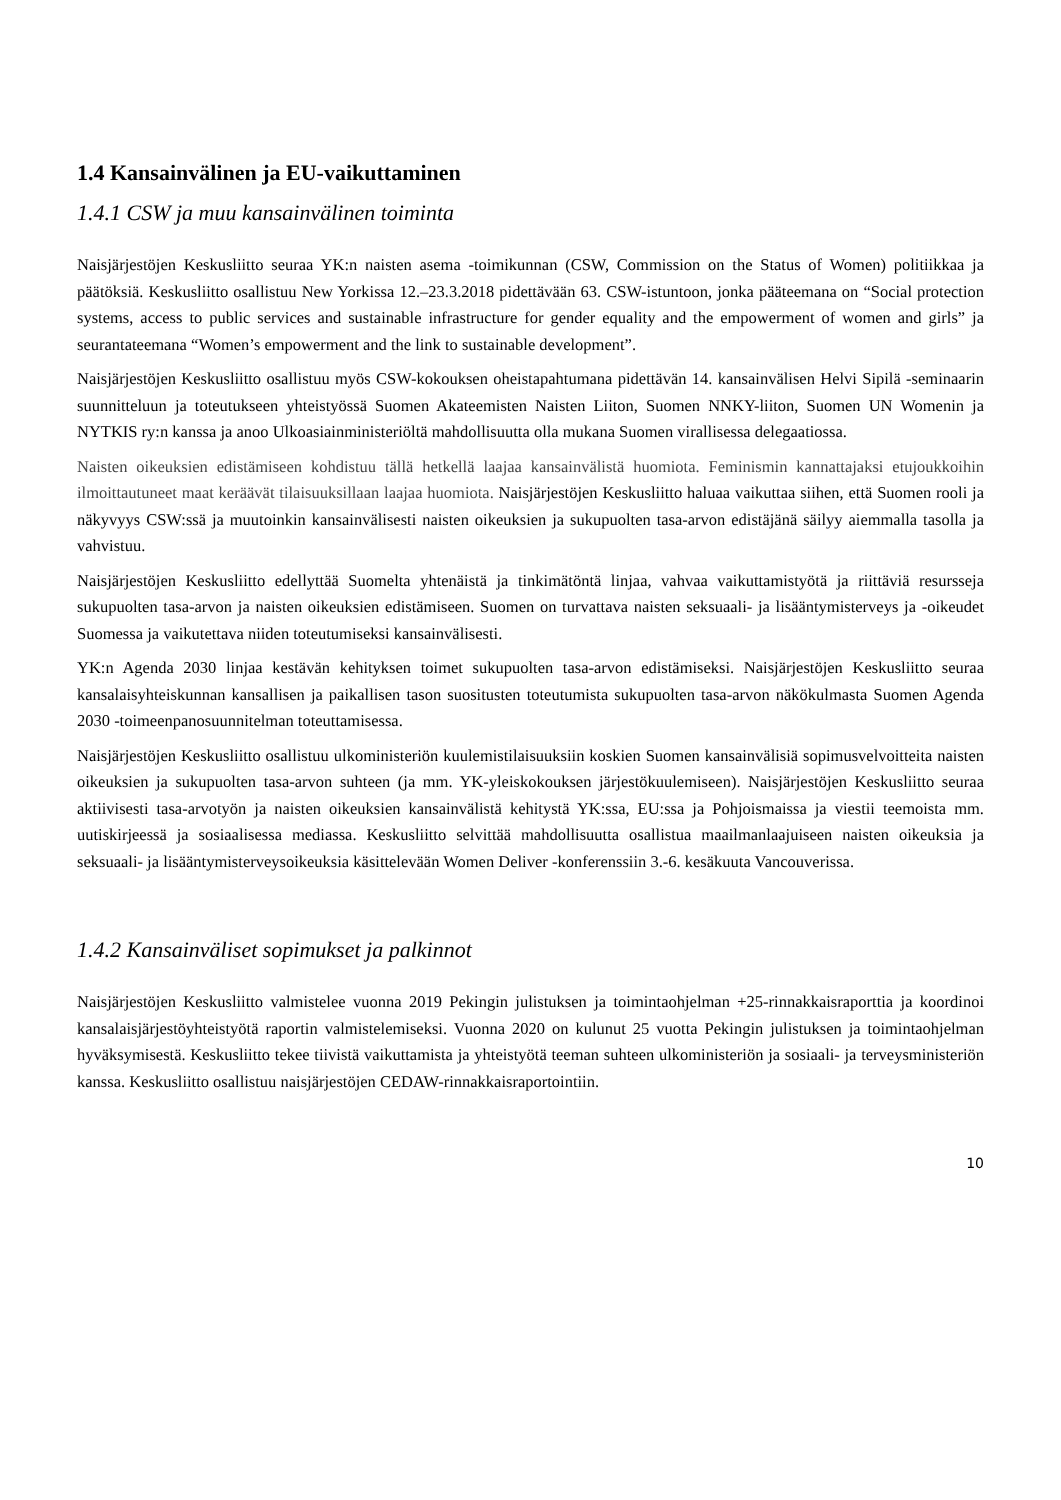1.4 Kansainvälinen ja EU-vaikuttaminen
1.4.1 CSW ja muu kansainvälinen toiminta
Naisjärjestöjen Keskusliitto seuraa YK:n naisten asema -toimikunnan (CSW, Commission on the Status of Women) politiikkaa ja päätöksiä. Keskusliitto osallistuu New Yorkissa 12.–23.3.2018 pidettävään 63. CSW-istuntoon, jonka pääteemana on “Social protection systems, access to public services and sustainable infrastructure for gender equality and the empowerment of women and girls” ja seurantateemana “Women’s empowerment and the link to sustainable development”.
Naisjärjestöjen Keskusliitto osallistuu myös CSW-kokouksen oheistapahtumana pidettävän 14. kansainvälisen Helvi Sipilä -seminaarin suunnitteluun ja toteutukseen yhteistyössä Suomen Akateemisten Naisten Liiton, Suomen NNKY-liiton, Suomen UN Womenin ja NYTKIS ry:n kanssa ja anoo Ulkoasiainministeriöltä mahdollisuutta olla mukana Suomen virallisessa delegaatiossa.
Naisten oikeuksien edistämiseen kohdistuu tällä hetkellä laajaa kansainvälistä huomiota. Feminismin kannattajaksi etujoukkoihin ilmoittautuneet maat keräävät tilaisuuksillaan laajaa huomiota. Naisjärjestöjen Keskusliitto haluaa vaikuttaa siihen, että Suomen rooli ja näkyvyys CSW:ssä ja muutoinkin kansainvälisesti naisten oikeuksien ja sukupuolten tasa-arvon edistäjänä säilyy aiemmalla tasolla ja vahvistuu.
Naisjärjestöjen Keskusliitto edellyttää Suomelta yhtenäistä ja tinkimätöntä linjaa, vahvaa vaikuttamistyötä ja riittäviä resursseja sukupuolten tasa-arvon ja naisten oikeuksien edistämiseen. Suomen on turvattava naisten seksuaali- ja lisääntymisterveys ja -oikeudet Suomessa ja vaikutettava niiden toteutumiseksi kansainvälisesti.
YK:n Agenda 2030 linjaa kestävän kehityksen toimet sukupuolten tasa-arvon edistämiseksi. Naisjärjestöjen Keskusliitto seuraa kansalaisyhteiskunnan kansallisen ja paikallisen tason suositusten toteutumista sukupuolten tasa-arvon näkökulmasta Suomen Agenda 2030 -toimeenpanosuunnitelman toteuttamisessa.
Naisjärjestöjen Keskusliitto osallistuu ulkoministeriön kuulemistilaisuuksiin koskien Suomen kansainvälisiä sopimusvelvoitteita naisten oikeuksien ja sukupuolten tasa-arvon suhteen (ja mm. YK-yleiskokouksen järjestökuulemiseen). Naisjärjestöjen Keskusliitto seuraa aktiivisesti tasa-arvotyön ja naisten oikeuksien kansainvälistä kehitystä YK:ssa, EU:ssa ja Pohjoismaissa ja viestii teemoista mm. uutiskirjeessä ja sosiaalisessa mediassa. Keskusliitto selvittää mahdollisuutta osallistua maailmanlaajuiseen naisten oikeuksia ja seksuaali- ja lisääntymisterveysoikeuksia käsittelevään Women Deliver -konferenssiin 3.-6. kesäkuuta Vancouverissa.
1.4.2 Kansainväliset sopimukset ja palkinnot
Naisjärjestöjen Keskusliitto valmistelee vuonna 2019 Pekingin julistuksen ja toimintaohjelman +25-rinnakkaisraporttia ja koordinoi kansalaisjärjestöyhteistyötä raportin valmistelemiseksi. Vuonna 2020 on kulunut 25 vuotta Pekingin julistuksen ja toimintaohjelman hyväksymisestä. Keskusliitto tekee tiivistä vaikuttamista ja yhteistyötä teeman suhteen ulkoministeriön ja sosiaali- ja terveysministeriön kanssa. Keskusliitto osallistuu naisjärjestöjen CEDAW-rinnakkaisraportointiin.
10